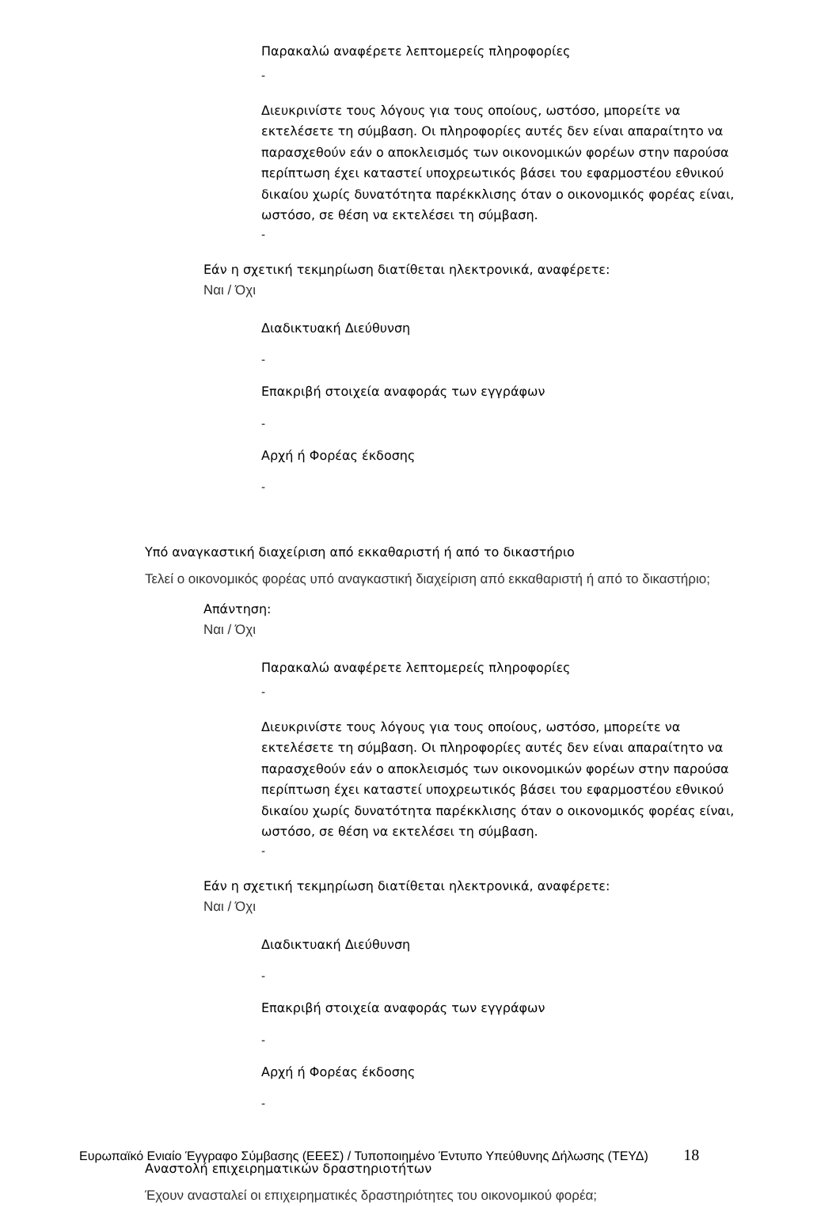Παρακαλώ αναφέρετε λεπτομερείς πληροφορίες
-
Διευκρινίστε τους λόγους για τους οποίους, ωστόσο, μπορείτε να εκτελέσετε τη σύμβαση. Οι πληροφορίες αυτές δεν είναι απαραίτητο να παρασχεθούν εάν ο αποκλεισμός των οικονομικών φορέων στην παρούσα περίπτωση έχει καταστεί υποχρεωτικός βάσει του εφαρμοστέου εθνικού δικαίου χωρίς δυνατότητα παρέκκλισης όταν ο οικονομικός φορέας είναι, ωστόσο, σε θέση να εκτελέσει τη σύμβαση.
-
Εάν η σχετική τεκμηρίωση διατίθεται ηλεκτρονικά, αναφέρετε:
Ναι / Όχι
Διαδικτυακή Διεύθυνση
-
Επακριβή στοιχεία αναφοράς των εγγράφων
-
Αρχή ή Φορέας έκδοσης
-
Υπό αναγκαστική διαχείριση από εκκαθαριστή ή από το δικαστήριο
Τελεί ο οικονομικός φορέας υπό αναγκαστική διαχείριση από εκκαθαριστή ή από το δικαστήριο;
Απάντηση:
Ναι / Όχι
Παρακαλώ αναφέρετε λεπτομερείς πληροφορίες
-
Διευκρινίστε τους λόγους για τους οποίους, ωστόσο, μπορείτε να εκτελέσετε τη σύμβαση. Οι πληροφορίες αυτές δεν είναι απαραίτητο να παρασχεθούν εάν ο αποκλεισμός των οικονομικών φορέων στην παρούσα περίπτωση έχει καταστεί υποχρεωτικός βάσει του εφαρμοστέου εθνικού δικαίου χωρίς δυνατότητα παρέκκλισης όταν ο οικονομικός φορέας είναι, ωστόσο, σε θέση να εκτελέσει τη σύμβαση.
-
Εάν η σχετική τεκμηρίωση διατίθεται ηλεκτρονικά, αναφέρετε:
Ναι / Όχι
Διαδικτυακή Διεύθυνση
-
Επακριβή στοιχεία αναφοράς των εγγράφων
-
Αρχή ή Φορέας έκδοσης
-
Αναστολή επιχειρηματικών δραστηριοτήτων
Έχουν ανασταλεί οι επιχειρηματικές δραστηριότητες του οικονομικού φορέα;
Ευρωπαϊκό Ενιαίο Έγγραφο Σύμβασης (ΕΕΕΣ) / Τυποποιημένο Έντυπο Υπεύθυνης Δήλωσης (ΤΕΥΔ) 18